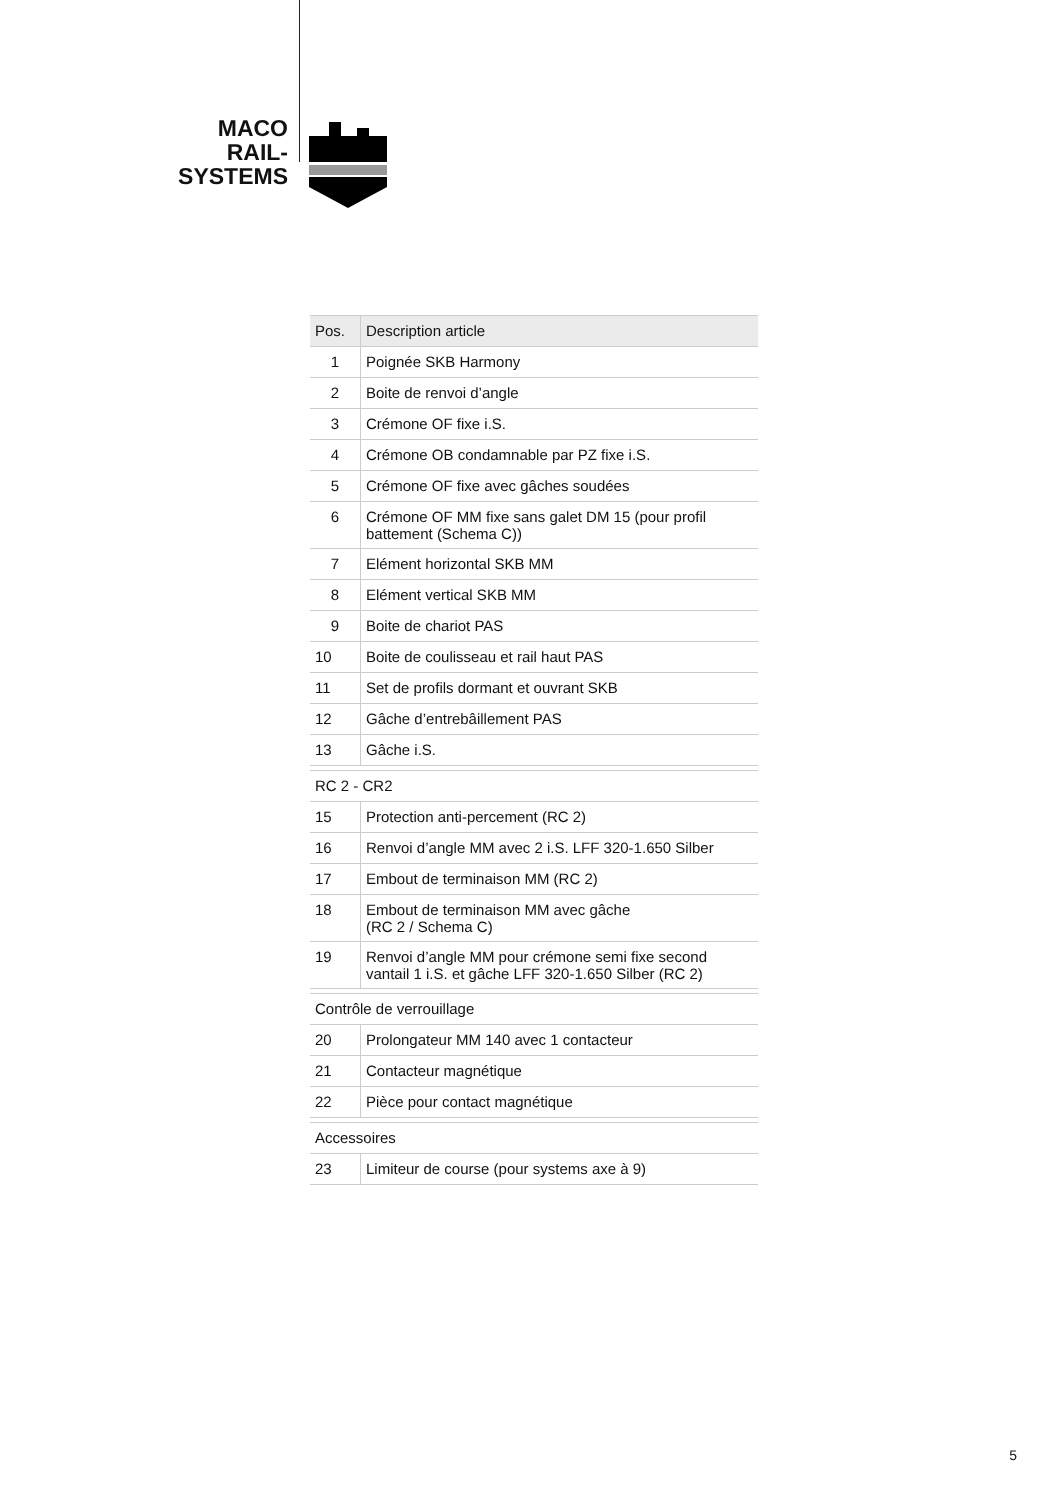MACO
RAIL-SYSTEMS
| Pos. | Description article |
| --- | --- |
| 1 | Poignée SKB Harmony |
| 2 | Boite de renvoi d’angle |
| 3 | Crémone OF fixe i.S. |
| 4 | Crémone OB condamnable par PZ fixe i.S. |
| 5 | Crémone OF fixe avec gâches soudées |
| 6 | Crémone OF MM fixe sans galet DM 15 (pour profil battement (Schema C)) |
| 7 | Elément horizontal SKB MM |
| 8 | Elément vertical SKB MM |
| 9 | Boite de chariot PAS |
| 10 | Boite de coulisseau et rail haut PAS |
| 11 | Set de profils dormant et ouvrant SKB |
| 12 | Gâche d’entrebâillement PAS |
| 13 | Gâche i.S. |
| RC 2 - CR2 | |
| 15 | Protection anti-percement (RC 2) |
| 16 | Renvoi d’angle MM avec 2 i.S. LFF 320-1.650 Silber |
| 17 | Embout de terminaison MM (RC 2) |
| 18 | Embout de terminaison MM avec gâche (RC 2 / Schema C) |
| 19 | Renvoi d’angle MM pour crémone semi fixe second vantail 1 i.S. et gâche LFF 320-1.650 Silber (RC 2) |
| Contrôle de verrouillage | |
| 20 | Prolongateur MM 140 avec 1 contacteur |
| 21 | Contacteur magnétique |
| 22 | Pièce pour contact magnétique |
| Accessoires | |
| 23 | Limiteur de course (pour systems axe à 9) |
5